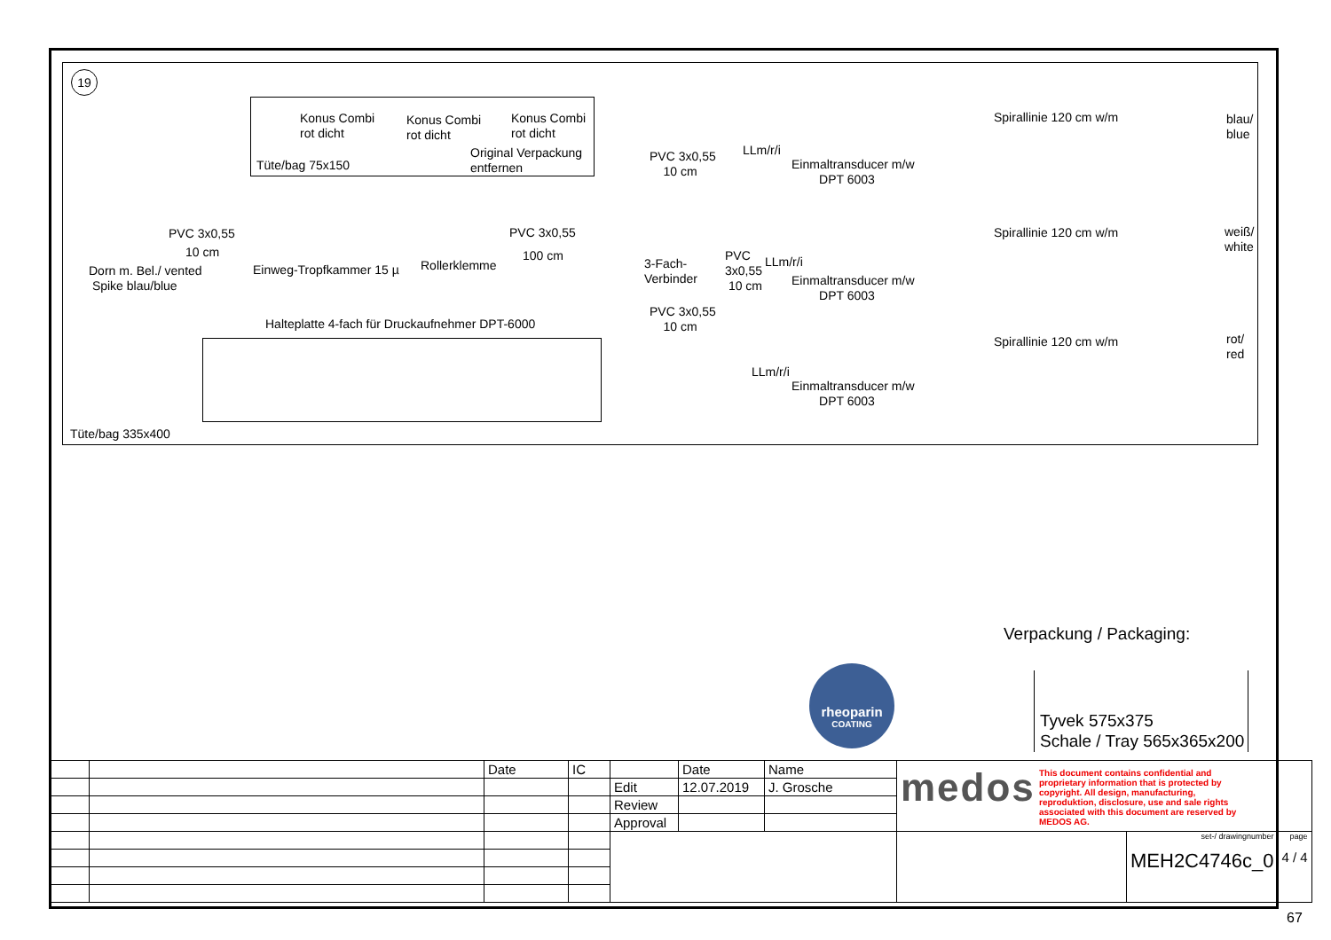19
Konus Combi
rot dicht
Konus Combi
rot dicht
Konus Combi
rot dicht
Tüte/bag 75x150
Original Verpackung
entfernen
PVC 3x0,55
10 cm
Dorn m. Bel./ vented
Spike blau/blue
Einweg-Tropfkammer 15 µ Rollerklemme
PVC 3x0,55
100 cm
3-Fach-
Verbinder
PVC 3x0,55
10 cm
PVC
3x0,55
10 cm
PVC 3x0,55
10 cm
LLm/r/i
LLm/r/i
LLm/r/i
Einmaltransducer m/w
DPT 6003
Einmaltransducer m/w
DPT 6003
Einmaltransducer m/w
DPT 6003
Spirallinie 120 cm w/m
Spirallinie 120 cm w/m
Spirallinie 120 cm w/m
blau/
blue
weiß/
white
rot/
red
Halteplatte 4-fach für Druckaufnehmer DPT-6000
Tüte/bag 335x400
Verpackung / Packaging:
Tyvek 575x375
Schale / Tray 565x365x200
rheoparin
COATING
| | | Date | IC | | Date | Name | medos This document contains confidential and proprietary information that is protected by copyright. All design, manufacturing, reproduktion, disclosure, use and sale rights associated with this document are reserved by MEDOS AG. | | |
| | | | | Edit | 12.07.2019 | J. Grosche | | | |
| | | | | Review | | | | | |
| | | | | Approval | | | | | |
| | | | | | | | | set-/ drawingnumber MEH2C4746c_0 | page 4 / 4 |
67